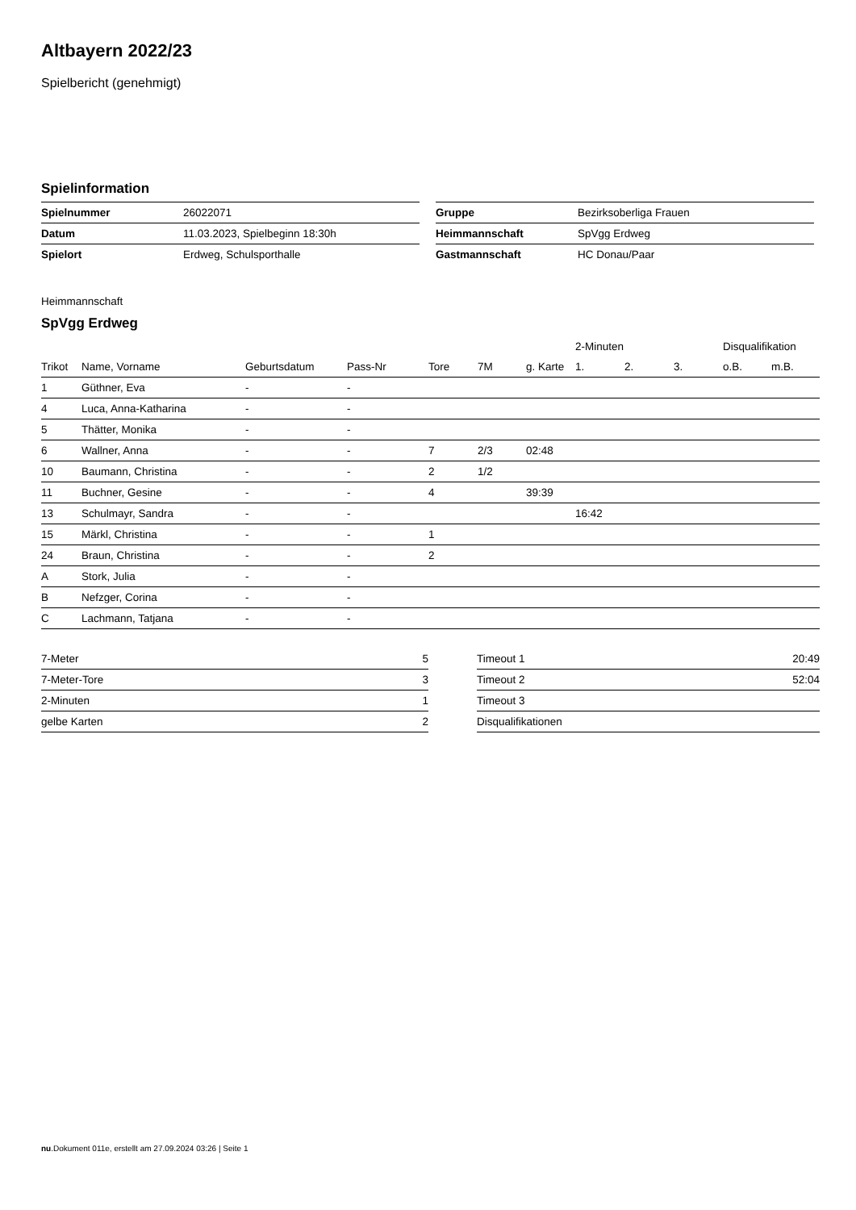Altbayern 2022/23
Spielbericht (genehmigt)
Spielinformation
| Spielnummer | 26022071 |
| Datum | 11.03.2023, Spielbeginn 18:30h |
| Spielort | Erdweg, Schulsporthalle |
| Gruppe | Bezirksoberliga Frauen |
| Heimmannschaft | SpVgg Erdweg |
| Gastmannschaft | HC Donau/Paar |
Heimmannschaft
SpVgg Erdweg
| | | | | | | | 2-Minuten | | | Disqualifikation | |
| --- | --- | --- | --- | --- | --- | --- | --- | --- | --- | --- | --- |
| Trikot | Name, Vorname | Geburtsdatum | Pass-Nr | Tore | 7M | g. Karte | 1. | 2. | 3. | o.B. | m.B. |
| 1 | Güthner, Eva | - | - | | | | | | | | |
| 4 | Luca, Anna-Katharina | - | - | | | | | | | | |
| 5 | Thätter, Monika | - | - | | | | | | | | |
| 6 | Wallner, Anna | - | - | 7 | 2/3 | 02:48 | | | | | |
| 10 | Baumann, Christina | - | - | 2 | 1/2 | | | | | | |
| 11 | Buchner, Gesine | - | - | 4 | | 39:39 | | | | | |
| 13 | Schulmayr, Sandra | - | - | | | | 16:42 | | | | |
| 15 | Märkl, Christina | - | - | 1 | | | | | | | |
| 24 | Braun, Christina | - | - | 2 | | | | | | | |
| A | Stork, Julia | - | - | | | | | | | | |
| B | Nefzger, Corina | - | - | | | | | | | | |
| C | Lachmann, Tatjana | - | - | | | | | | | | |
| 7-Meter | 5 |
| 7-Meter-Tore | 3 |
| 2-Minuten | 1 |
| gelbe Karten | 2 |
| Timeout 1 | 20:49 |
| Timeout 2 | 52:04 |
| Timeout 3 | |
| Disqualifikationen | |
nu.Dokument 011e, erstellt am 27.09.2024 03:26 | Seite 1